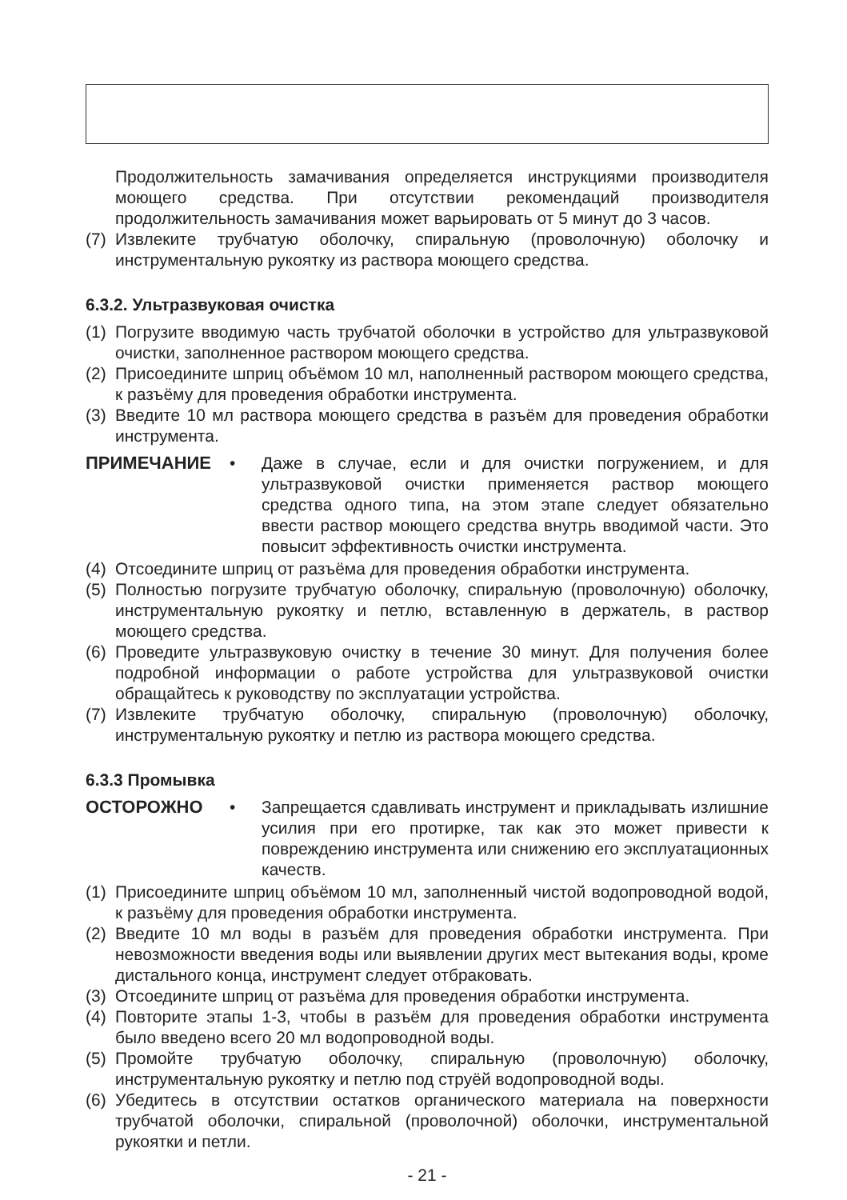Продолжительность замачивания определяется инструкциями производителя моющего средства. При отсутствии рекомендаций производителя продолжительность замачивания может варьировать от 5 минут до 3 часов.
(7) Извлеките трубчатую оболочку, спиральную (проволочную) оболочку и инструментальную рукоятку из раствора моющего средства.
6.3.2. Ультразвуковая очистка
(1) Погрузите вводимую часть трубчатой оболочки в устройство для ультразвуковой очистки, заполненное раствором моющего средства.
(2) Присоедините шприц объёмом 10 мл, наполненный раствором моющего средства, к разъёму для проведения обработки инструмента.
(3) Введите 10 мл раствора моющего средства в разъём для проведения обработки инструмента.
ПРИМЕЧАНИЕ • Даже в случае, если и для очистки погружением, и для ультразвуковой очистки применяется раствор моющего средства одного типа, на этом этапе следует обязательно ввести раствор моющего средства внутрь вводимой части. Это повысит эффективность очистки инструмента.
(4) Отсоедините шприц от разъёма для проведения обработки инструмента.
(5) Полностью погрузите трубчатую оболочку, спиральную (проволочную) оболочку, инструментальную рукоятку и петлю, вставленную в держатель, в раствор моющего средства.
(6) Проведите ультразвуковую очистку в течение 30 минут. Для получения более подробной информации о работе устройства для ультразвуковой очистки обращайтесь к руководству по эксплуатации устройства.
(7) Извлеките трубчатую оболочку, спиральную (проволочную) оболочку, инструментальную рукоятку и петлю из раствора моющего средства.
6.3.3 Промывка
ОСТОРОЖНО • Запрещается сдавливать инструмент и прикладывать излишние усилия при его протирке, так как это может привести к повреждению инструмента или снижению его эксплуатационных качеств.
(1) Присоедините шприц объёмом 10 мл, заполненный чистой водопроводной водой, к разъёму для проведения обработки инструмента.
(2) Введите 10 мл воды в разъём для проведения обработки инструмента. При невозможности введения воды или выявлении других мест вытекания воды, кроме дистального конца, инструмент следует отбраковать.
(3) Отсоедините шприц от разъёма для проведения обработки инструмента.
(4) Повторите этапы 1-3, чтобы в разъём для проведения обработки инструмента было введено всего 20 мл водопроводной воды.
(5) Промойте трубчатую оболочку, спиральную (проволочную) оболочку, инструментальную рукоятку и петлю под струёй водопроводной воды.
(6) Убедитесь в отсутствии остатков органического материала на поверхности трубчатой оболочки, спиральной (проволочной) оболочки, инструментальной рукоятки и петли.
- 21 -